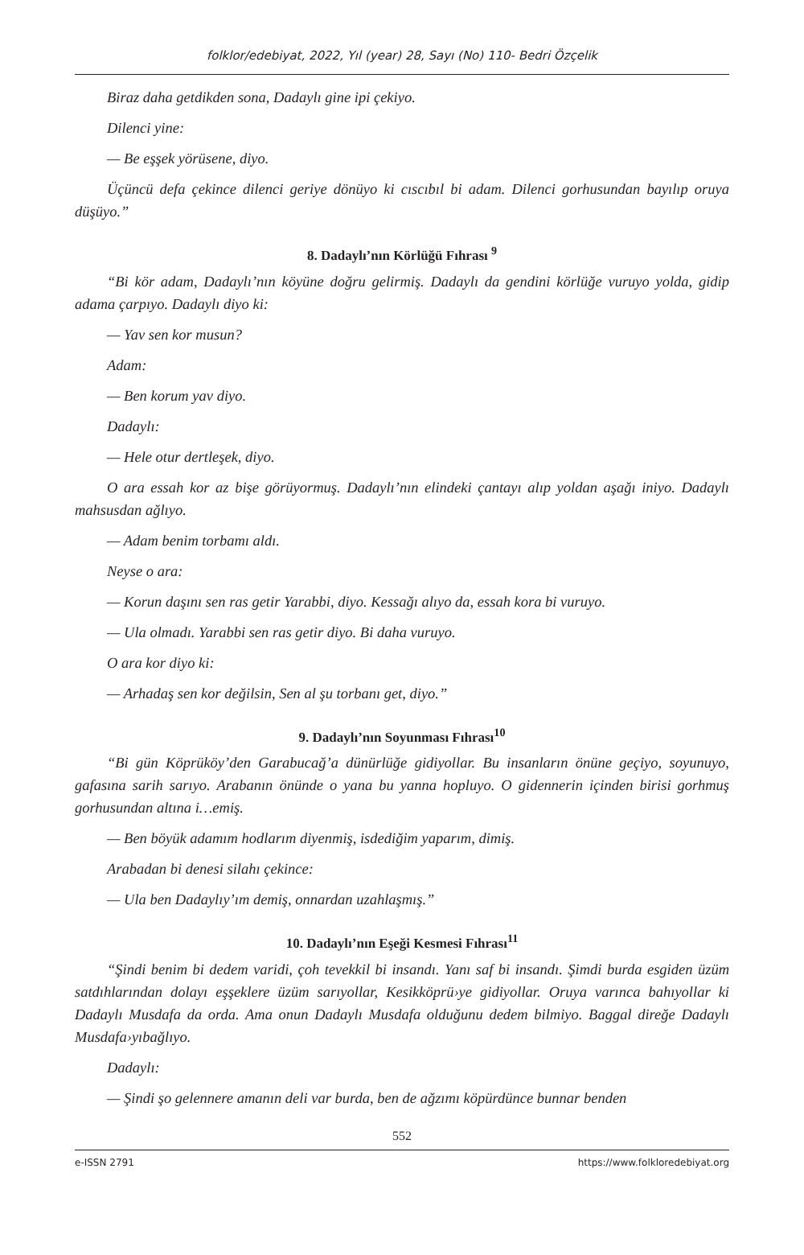folklor/edebiyat, 2022, Yıl (year) 28, Sayı (No) 110- Bedri Özçelik
Biraz daha getdikden sona, Dadaylı gine ipi çekiyo.
Dilenci yine:
— Be eşşek yörüsene, diyo.
Üçüncü defa çekince dilenci geriye dönüyo ki cıscıbıl bi adam. Dilenci gorhusundan bayılıp oruya düşüyo.”
8. Dadaylı’nın Körlüğü Fıhrası <sup>9</sup>
“Bi kör adam, Dadaylı’nın köyüne doğru gelirmiş. Dadaylı da gendini körlüğe vuruyo yolda, gidip adama çarpıyo. Dadaylı diyo ki:
— Yav sen kor musun?
Adam:
— Ben korum yav diyo.
Dadaylı:
— Hele otur dertleşek, diyo.
O ara essah kor az bişe görüyormuş. Dadaylı’nın elindeki çantayı alıp yoldan aşağı iniyo. Dadaylı mahsusdan ağlıyo.
— Adam benim torbamı aldı.
Neyse o ara:
— Korun daşını sen ras getir Yarabbi, diyo. Kessağı alıyo da, essah kora bi vuruyo.
— Ula olmadı. Yarabbi sen ras getir diyo. Bi daha vuruyo.
O ara kor diyo ki:
— Arhadaş sen kor değilsin, Sen al şu torbanı get, diyo.”
9. Dadaylı’nın Soyunması Fıhrası<sup>10</sup>
“Bi gün Köprüköy’den Garabucağ’a dünürlüğe gidiyollar. Bu insanların önüne geçiyo, soyunuyo, gafasına sarih sarıyo. Arabanın önünde o yana bu yanna hopluyo. O gidennerin içinden birisi gorhmuş gorhusundan altına i…emiş.
— Ben böyük adamım hodlarım diyenmiş, isdediğim yaparım, dimiş.
Arabadan bi denesi silahı çekince:
— Ula ben Dadaylıy’ım demiş, onnardan uzahlaşmış.”
10. Dadaylı’nın Eşeği Kesmesi Fıhrası<sup>11</sup>
“Şindi benim bi dedem varidi, çoh tevekkil bi insandı. Yanı saf bi insandı. Şimdi burda esgiden üzüm satdıhlarından dolayı eşşeklere üzüm sarıyollar, Kesikköprü›ye gidiyollar. Oruya varınca bahıyollar ki Dadaylı Musdafa da orda. Ama onun Dadaylı Musdafa olduğunu dedem bilmiyo. Baggal direğe Dadaylı Musdafa›yıbağlıyo.
Dadaylı:
— Şindi şo gelennere amanın deli var burda, ben de ağzımı köpürdünce bunnar benden
552
e-ISSN 2791 https://www.folkloredebiyat.org